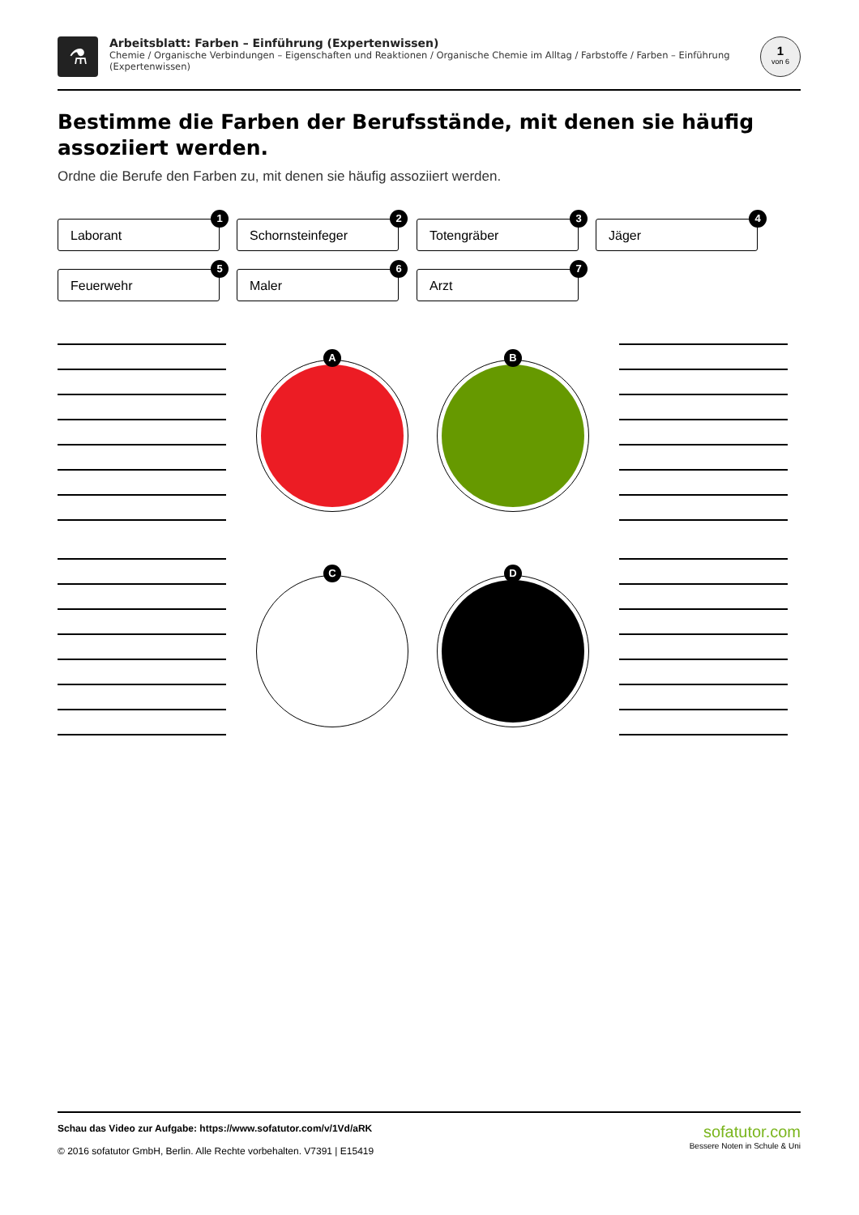⚗
Arbeitsblatt: Farben – Einführung (Expertenwissen)
Chemie / Organische Verbindungen – Eigenschaften und Reaktionen / Organische Chemie im Alltag / Farbstoffe / Farben – Einführung (Expertenwissen)
1
von 6
Bestimme die Farben der Berufsstände, mit denen sie häufig assoziiert werden.
Ordne die Berufe den Farben zu, mit denen sie häufig assoziiert werden.
Laborant
1
Schornsteinfeger
2
Totengräber
3
Jäger
4
Feuerwehr
5
Maler
6
Arzt
7
A B
C D
sofatutor.com
Bessere Noten in Schule & Uni
Schau das Video zur Aufgabe: https://www.sofatutor.com/v/1Vd/aRK
© 2016 sofatutor GmbH, Berlin. Alle Rechte vorbehalten. V7391 | E15419